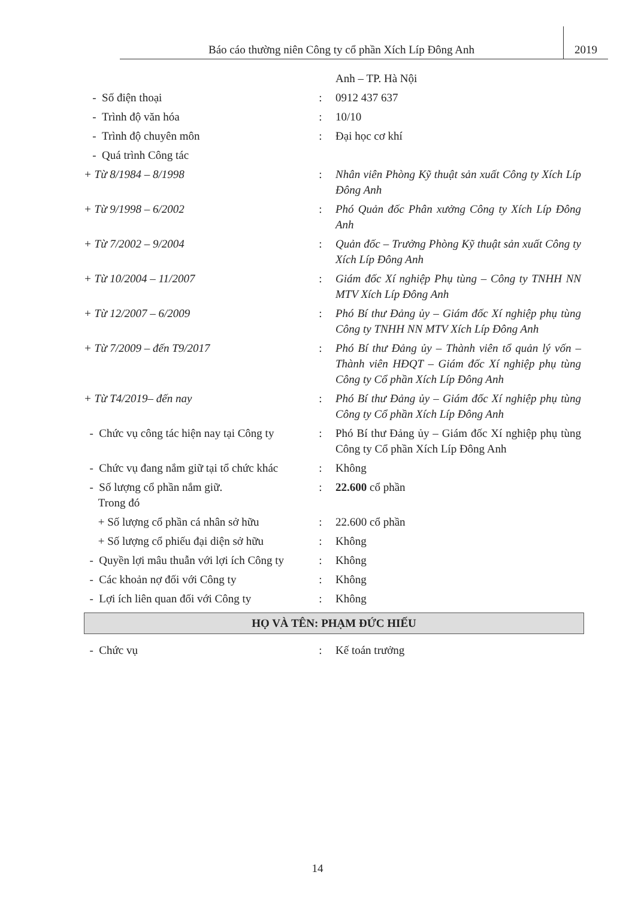Báo cáo thường niên Công ty cổ phần Xích Líp Đông Anh
2019
Anh – TP. Hà Nội
- Số điện thoại : 0912 437 637
- Trình độ văn hóa : 10/10
- Trình độ chuyên môn : Đại học cơ khí
- Quá trình Công tác
+ Từ 8/1984 – 8/1998 : Nhân viên Phòng Kỹ thuật sản xuất Công ty Xích Líp Đông Anh
+ Từ 9/1998 – 6/2002 : Phó Quản đốc Phân xưởng Công ty Xích Líp Đông Anh
+ Từ 7/2002 – 9/2004 : Quản đốc – Trưởng Phòng Kỹ thuật sản xuất Công ty Xích Líp Đông Anh
+ Từ 10/2004 – 11/2007 : Giám đốc Xí nghiệp Phụ tùng – Công ty TNHH NN MTV Xích Líp Đông Anh
+ Từ 12/2007 – 6/2009 : Phó Bí thư Đảng ủy – Giám đốc Xí nghiệp phụ tùng Công ty TNHH NN MTV Xích Líp Đông Anh
+ Từ 7/2009 – đến T9/2017 : Phó Bí thư Đảng ủy – Thành viên tổ quản lý vốn – Thành viên HĐQT – Giám đốc Xí nghiệp phụ tùng Công ty Cổ phần Xích Líp Đông Anh
+ Từ T4/2019– đến nay : Phó Bí thư Đảng ủy – Giám đốc Xí nghiệp phụ tùng Công ty Cổ phần Xích Líp Đông Anh
- Chức vụ công tác hiện nay tại Công ty
: Phó Bí thư Đảng ủy – Giám đốc Xí nghiệp phụ tùng Công ty Cổ phần Xích Líp Đông Anh
- Chức vụ đang nắm giữ tại tổ chức khác
: Không
- Số lượng cổ phần nắm giữ.
Trong đó
: 22.600 cổ phần
+ Số lượng cổ phần cá nhân sở hữu
: 22.600 cổ phần
+ Số lượng cổ phiếu đại diện sở hữu
: Không
- Quyền lợi mâu thuẫn với lợi ích Công ty
: Không
- Các khoản nợ đối với Công ty : Không
- Lợi ích liên quan đối với Công ty
: Không
HỌ VÀ TÊN: PHẠM ĐỨC HIẾU
- Chức vụ : Kế toán trưởng
14